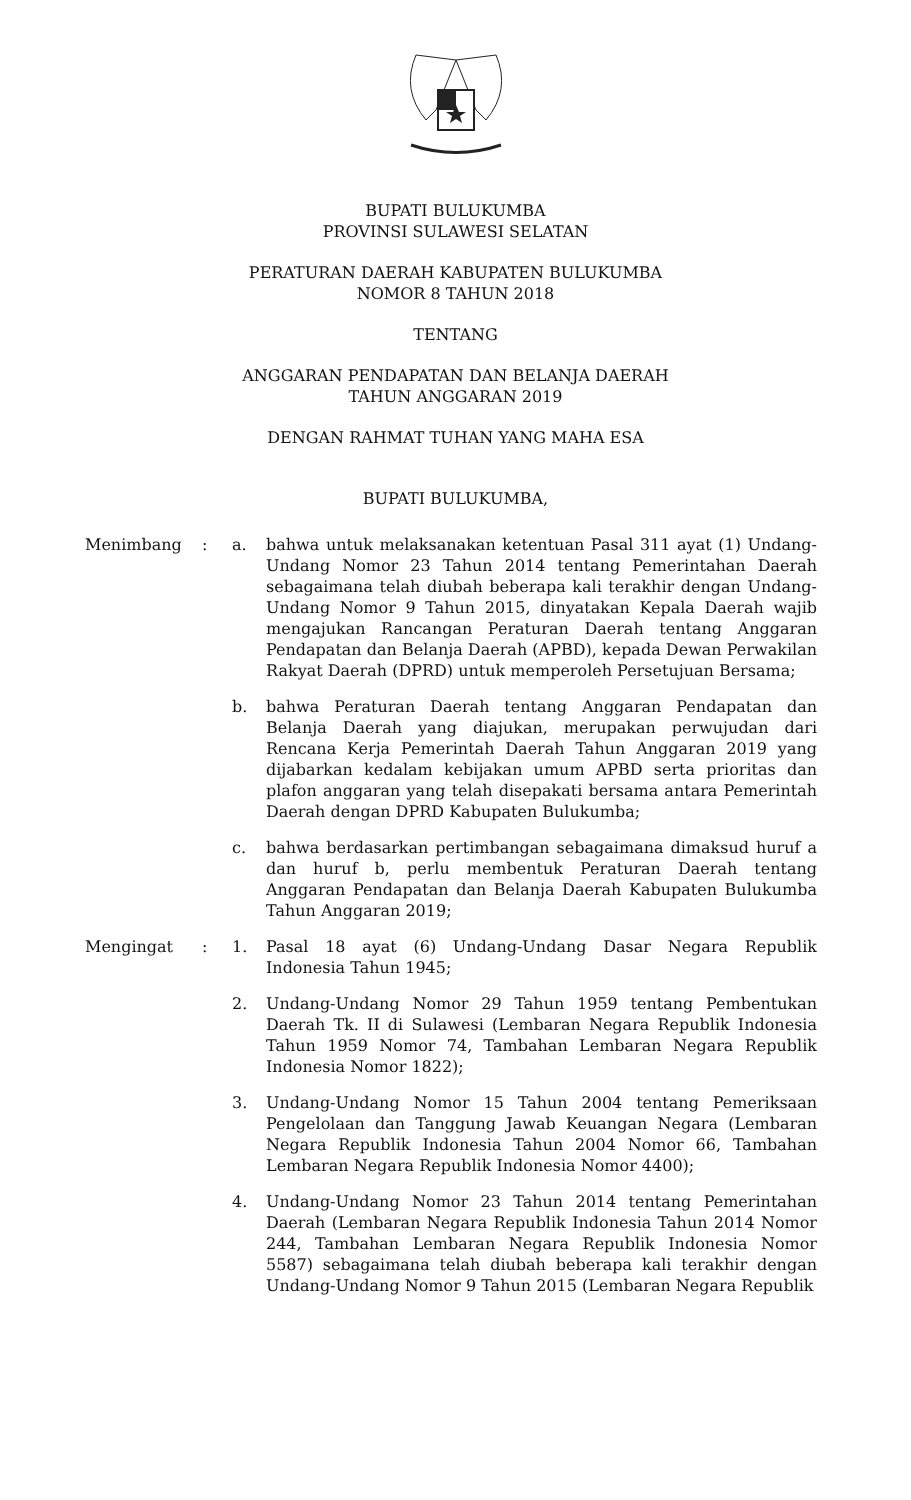BUPATI BULUKUMBA
PROVINSI SULAWESI SELATAN
PERATURAN DAERAH KABUPATEN BULUKUMBA
NOMOR 8 TAHUN 2018
TENTANG
ANGGARAN PENDAPATAN DAN BELANJA DAERAH
TAHUN ANGGARAN 2019
DENGAN RAHMAT TUHAN YANG MAHA ESA
BUPATI BULUKUMBA,
Menimbang : a. bahwa untuk melaksanakan ketentuan Pasal 311 ayat (1) Undang-Undang Nomor 23 Tahun 2014 tentang Pemerintahan Daerah sebagaimana telah diubah beberapa kali terakhir dengan Undang-Undang Nomor 9 Tahun 2015, dinyatakan Kepala Daerah wajib mengajukan Rancangan Peraturan Daerah tentang Anggaran Pendapatan dan Belanja Daerah (APBD), kepada Dewan Perwakilan Rakyat Daerah (DPRD) untuk memperoleh Persetujuan Bersama;
b. bahwa Peraturan Daerah tentang Anggaran Pendapatan dan Belanja Daerah yang diajukan, merupakan perwujudan dari Rencana Kerja Pemerintah Daerah Tahun Anggaran 2019 yang dijabarkan kedalam kebijakan umum APBD serta prioritas dan plafon anggaran yang telah disepakati bersama antara Pemerintah Daerah dengan DPRD Kabupaten Bulukumba;
c. bahwa berdasarkan pertimbangan sebagaimana dimaksud huruf a dan huruf b, perlu membentuk Peraturan Daerah tentang Anggaran Pendapatan dan Belanja Daerah Kabupaten Bulukumba Tahun Anggaran 2019;
Mengingat : 1. Pasal 18 ayat (6) Undang-Undang Dasar Negara Republik Indonesia Tahun 1945;
2. Undang-Undang Nomor 29 Tahun 1959 tentang Pembentukan Daerah Tk. II di Sulawesi (Lembaran Negara Republik Indonesia Tahun 1959 Nomor 74, Tambahan Lembaran Negara Republik Indonesia Nomor 1822);
3. Undang-Undang Nomor 15 Tahun 2004 tentang Pemeriksaan Pengelolaan dan Tanggung Jawab Keuangan Negara (Lembaran Negara Republik Indonesia Tahun 2004 Nomor 66, Tambahan Lembaran Negara Republik Indonesia Nomor 4400);
4. Undang-Undang Nomor 23 Tahun 2014 tentang Pemerintahan Daerah (Lembaran Negara Republik Indonesia Tahun 2014 Nomor 244, Tambahan Lembaran Negara Republik Indonesia Nomor 5587) sebagaimana telah diubah beberapa kali terakhir dengan Undang-Undang Nomor 9 Tahun 2015 (Lembaran Negara Republik